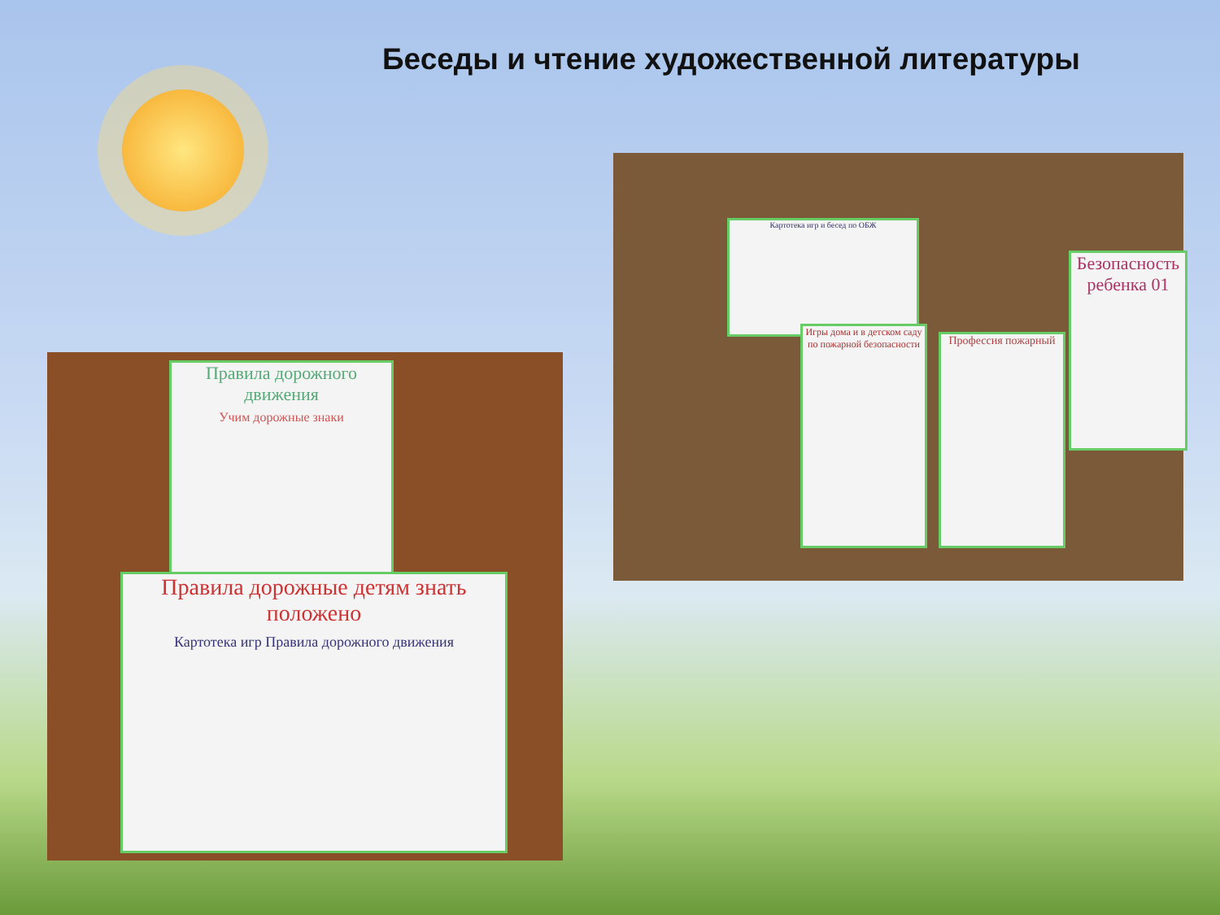Беседы и чтение художественной литературы
Правила дорожного движения
Учим дорожные знаки
Правила дорожные детям знать положено
Картотека игр Правила дорожного движения
Картотека игр и бесед по ОБЖ
Безопасность ребенка 01
Игры дома и в детском саду по пожарной безопасности
Профессия пожарный